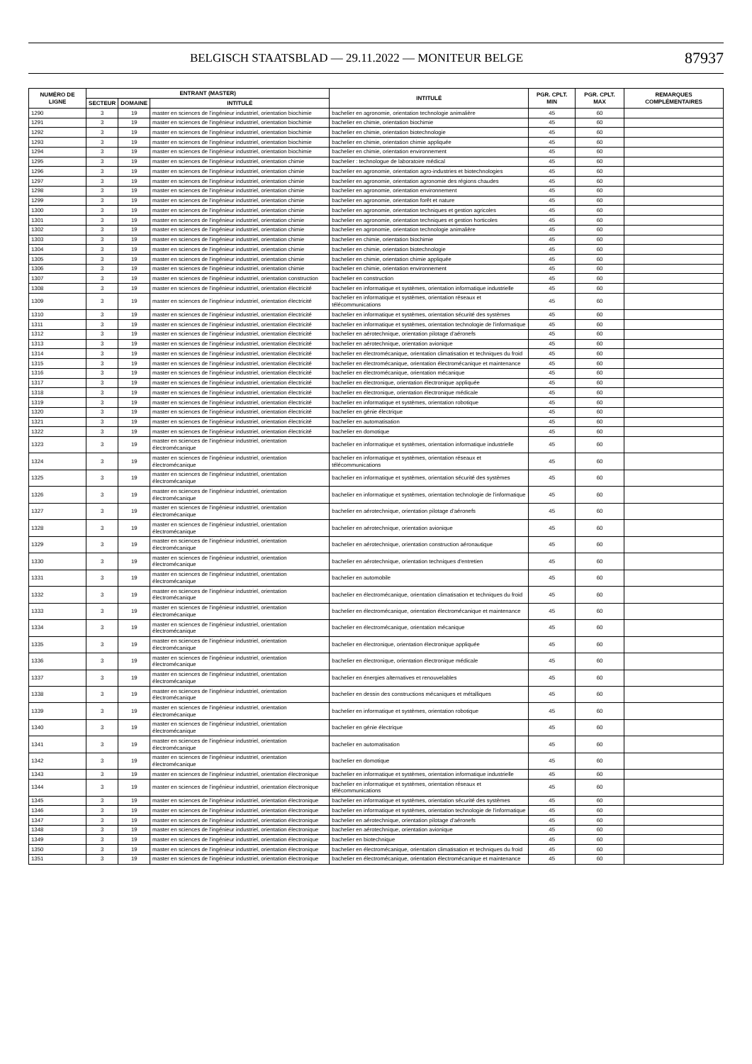BELGISCH STAATSBLAD — 29.11.2022 — MONITEUR BELGE 87937
| NUMÉRO DE LIGNE | ENTRANT (MASTER) | | | INTITULÉ | PGR. CPLT. MIN | PGR. CPLT. MAX | REMARQUES COMPLÉMENTAIRES |
| --- | --- | --- | --- | --- | --- | --- | --- |
| | SECTEUR | DOMAINE | INTITULÉ | | | | |
| 1290 | 3 | 19 | master en sciences de l'ingénieur industriel, orientation biochimie | bachelier en agronomie, orientation technologie animalière | 45 | 60 | |
| 1291 | 3 | 19 | master en sciences de l'ingénieur industriel, orientation biochimie | bachelier en chimie, orientation biochimie | 45 | 60 | |
| 1292 | 3 | 19 | master en sciences de l'ingénieur industriel, orientation biochimie | bachelier en chimie, orientation biotechnologie | 45 | 60 | |
| 1293 | 3 | 19 | master en sciences de l'ingénieur industriel, orientation biochimie | bachelier en chimie, orientation chimie appliquée | 45 | 60 | |
| 1294 | 3 | 19 | master en sciences de l'ingénieur industriel, orientation biochimie | bachelier en chimie, orientation environnement | 45 | 60 | |
| 1295 | 3 | 19 | master en sciences de l'ingénieur industriel, orientation chimie | bachelier : technologue de laboratoire médical | 45 | 60 | |
| 1296 | 3 | 19 | master en sciences de l'ingénieur industriel, orientation chimie | bachelier en agronomie, orientation agro-industries et biotechnologies | 45 | 60 | |
| 1297 | 3 | 19 | master en sciences de l'ingénieur industriel, orientation chimie | bachelier en agronomie, orientation agronomie des régions chaudes | 45 | 60 | |
| 1298 | 3 | 19 | master en sciences de l'ingénieur industriel, orientation chimie | bachelier en agronomie, orientation environnement | 45 | 60 | |
| 1299 | 3 | 19 | master en sciences de l'ingénieur industriel, orientation chimie | bachelier en agronomie, orientation forêt et nature | 45 | 60 | |
| 1300 | 3 | 19 | master en sciences de l'ingénieur industriel, orientation chimie | bachelier en agronomie, orientation techniques et gestion agricoles | 45 | 60 | |
| 1301 | 3 | 19 | master en sciences de l'ingénieur industriel, orientation chimie | bachelier en agronomie, orientation techniques et gestion horticoles | 45 | 60 | |
| 1302 | 3 | 19 | master en sciences de l'ingénieur industriel, orientation chimie | bachelier en agronomie, orientation technologie animalière | 45 | 60 | |
| 1303 | 3 | 19 | master en sciences de l'ingénieur industriel, orientation chimie | bachelier en chimie, orientation biochimie | 45 | 60 | |
| 1304 | 3 | 19 | master en sciences de l'ingénieur industriel, orientation chimie | bachelier en chimie, orientation biotechnologie | 45 | 60 | |
| 1305 | 3 | 19 | master en sciences de l'ingénieur industriel, orientation chimie | bachelier en chimie, orientation chimie appliquée | 45 | 60 | |
| 1306 | 3 | 19 | master en sciences de l'ingénieur industriel, orientation chimie | bachelier en chimie, orientation environnement | 45 | 60 | |
| 1307 | 3 | 19 | master en sciences de l'ingénieur industriel, orientation construction | bachelier en construction | 45 | 60 | |
| 1308 | 3 | 19 | master en sciences de l'ingénieur industriel, orientation électricité | bachelier en informatique et systèmes, orientation informatique industrielle | 45 | 60 | |
| 1309 | 3 | 19 | master en sciences de l'ingénieur industriel, orientation électricité | bachelier en informatique et systèmes, orientation réseaux et télécommunications | 45 | 60 | |
| 1310 | 3 | 19 | master en sciences de l'ingénieur industriel, orientation électricité | bachelier en informatique et systèmes, orientation sécurité des systèmes | 45 | 60 | |
| 1311 | 3 | 19 | master en sciences de l'ingénieur industriel, orientation électricité | bachelier en informatique et systèmes, orientation technologie de l'informatique | 45 | 60 | |
| 1312 | 3 | 19 | master en sciences de l'ingénieur industriel, orientation électricité | bachelier en aérotechnique, orientation pilotage d'aéronefs | 45 | 60 | |
| 1313 | 3 | 19 | master en sciences de l'ingénieur industriel, orientation électricité | bachelier en aérotechnique, orientation avionique | 45 | 60 | |
| 1314 | 3 | 19 | master en sciences de l'ingénieur industriel, orientation électricité | bachelier en électromécanique, orientation climatisation et techniques du froid | 45 | 60 | |
| 1315 | 3 | 19 | master en sciences de l'ingénieur industriel, orientation électricité | bachelier en électromécanique, orientation électromécanique et maintenance | 45 | 60 | |
| 1316 | 3 | 19 | master en sciences de l'ingénieur industriel, orientation électricité | bachelier en électromécanique, orientation mécanique | 45 | 60 | |
| 1317 | 3 | 19 | master en sciences de l'ingénieur industriel, orientation électricité | bachelier en électronique, orientation électronique appliquée | 45 | 60 | |
| 1318 | 3 | 19 | master en sciences de l'ingénieur industriel, orientation électricité | bachelier en électronique, orientation électronique médicale | 45 | 60 | |
| 1319 | 3 | 19 | master en sciences de l'ingénieur industriel, orientation électricité | bachelier en informatique et systèmes, orientation robotique | 45 | 60 | |
| 1320 | 3 | 19 | master en sciences de l'ingénieur industriel, orientation électricité | bachelier en génie électrique | 45 | 60 | |
| 1321 | 3 | 19 | master en sciences de l'ingénieur industriel, orientation électricité | bachelier en automatisation | 45 | 60 | |
| 1322 | 3 | 19 | master en sciences de l'ingénieur industriel, orientation électricité | bachelier en domotique | 45 | 60 | |
| 1323 | 3 | 19 | master en sciences de l'ingénieur industriel, orientation électromécanique | bachelier en informatique et systèmes, orientation informatique industrielle | 45 | 60 | |
| 1324 | 3 | 19 | master en sciences de l'ingénieur industriel, orientation électromécanique | bachelier en informatique et systèmes, orientation réseaux et télécommunications | 45 | 60 | |
| 1325 | 3 | 19 | master en sciences de l'ingénieur industriel, orientation électromécanique | bachelier en informatique et systèmes, orientation sécurité des systèmes | 45 | 60 | |
| 1326 | 3 | 19 | master en sciences de l'ingénieur industriel, orientation électromécanique | bachelier en informatique et systèmes, orientation technologie de l'informatique | 45 | 60 | |
| 1327 | 3 | 19 | master en sciences de l'ingénieur industriel, orientation électromécanique | bachelier en aérotechnique, orientation pilotage d'aéronefs | 45 | 60 | |
| 1328 | 3 | 19 | master en sciences de l'ingénieur industriel, orientation électromécanique | bachelier en aérotechnique, orientation avionique | 45 | 60 | |
| 1329 | 3 | 19 | master en sciences de l'ingénieur industriel, orientation électromécanique | bachelier en aérotechnique, orientation construction aéronautique | 45 | 60 | |
| 1330 | 3 | 19 | master en sciences de l'ingénieur industriel, orientation électromécanique | bachelier en aérotechnique, orientation techniques d'entretien | 45 | 60 | |
| 1331 | 3 | 19 | master en sciences de l'ingénieur industriel, orientation électromécanique | bachelier en automobile | 45 | 60 | |
| 1332 | 3 | 19 | master en sciences de l'ingénieur industriel, orientation électromécanique | bachelier en électromécanique, orientation climatisation et techniques du froid | 45 | 60 | |
| 1333 | 3 | 19 | master en sciences de l'ingénieur industriel, orientation électromécanique | bachelier en électromécanique, orientation électromécanique et maintenance | 45 | 60 | |
| 1334 | 3 | 19 | master en sciences de l'ingénieur industriel, orientation électromécanique | bachelier en électromécanique, orientation mécanique | 45 | 60 | |
| 1335 | 3 | 19 | master en sciences de l'ingénieur industriel, orientation électromécanique | bachelier en électronique, orientation électronique appliquée | 45 | 60 | |
| 1336 | 3 | 19 | master en sciences de l'ingénieur industriel, orientation électromécanique | bachelier en électronique, orientation électronique médicale | 45 | 60 | |
| 1337 | 3 | 19 | master en sciences de l'ingénieur industriel, orientation électromécanique | bachelier en énergies alternatives et renouvelables | 45 | 60 | |
| 1338 | 3 | 19 | master en sciences de l'ingénieur industriel, orientation électromécanique | bachelier en dessin des constructions mécaniques et métalliques | 45 | 60 | |
| 1339 | 3 | 19 | master en sciences de l'ingénieur industriel, orientation électromécanique | bachelier en informatique et systèmes, orientation robotique | 45 | 60 | |
| 1340 | 3 | 19 | master en sciences de l'ingénieur industriel, orientation électromécanique | bachelier en génie électrique | 45 | 60 | |
| 1341 | 3 | 19 | master en sciences de l'ingénieur industriel, orientation électromécanique | bachelier en automatisation | 45 | 60 | |
| 1342 | 3 | 19 | master en sciences de l'ingénieur industriel, orientation électromécanique | bachelier en domotique | 45 | 60 | |
| 1343 | 3 | 19 | master en sciences de l'ingénieur industriel, orientation électronique | bachelier en informatique et systèmes, orientation informatique industrielle | 45 | 60 | |
| 1344 | 3 | 19 | master en sciences de l'ingénieur industriel, orientation électronique | bachelier en informatique et systèmes, orientation réseaux et télécommunications | 45 | 60 | |
| 1345 | 3 | 19 | master en sciences de l'ingénieur industriel, orientation électronique | bachelier en informatique et systèmes, orientation sécurité des systèmes | 45 | 60 | |
| 1346 | 3 | 19 | master en sciences de l'ingénieur industriel, orientation électronique | bachelier en informatique et systèmes, orientation technologie de l'informatique | 45 | 60 | |
| 1347 | 3 | 19 | master en sciences de l'ingénieur industriel, orientation électronique | bachelier en aérotechnique, orientation pilotage d'aéronefs | 45 | 60 | |
| 1348 | 3 | 19 | master en sciences de l'ingénieur industriel, orientation électronique | bachelier en aérotechnique, orientation avionique | 45 | 60 | |
| 1349 | 3 | 19 | master en sciences de l'ingénieur industriel, orientation électronique | bachelier en biotechnique | 45 | 60 | |
| 1350 | 3 | 19 | master en sciences de l'ingénieur industriel, orientation électronique | bachelier en électromécanique, orientation climatisation et techniques du froid | 45 | 60 | |
| 1351 | 3 | 19 | master en sciences de l'ingénieur industriel, orientation électronique | bachelier en électromécanique, orientation électromécanique et maintenance | 45 | 60 | |